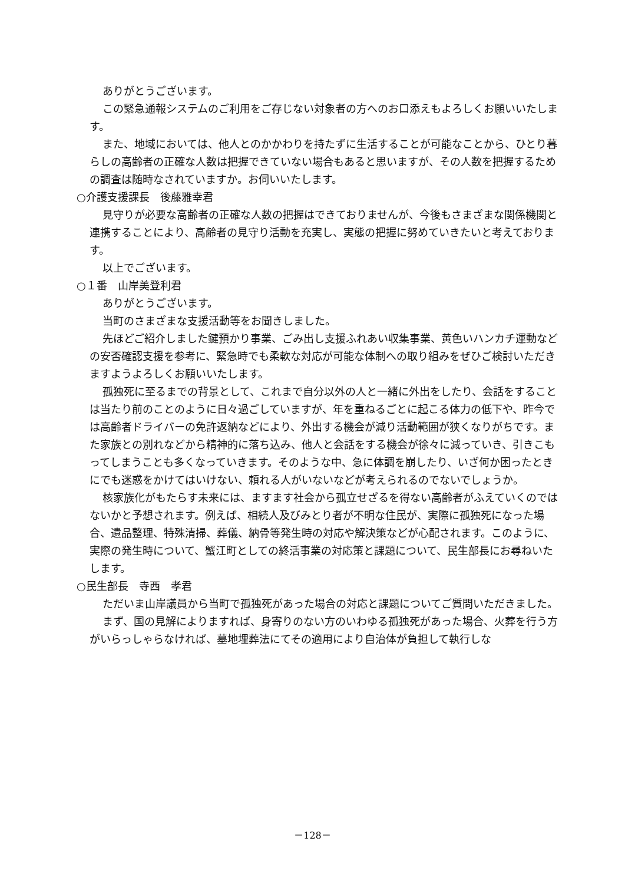ありがとうございます。
この緊急通報システムのご利用をご存じない対象者の方へのお口添えもよろしくお願いいたします。
また、地域においては、他人とのかかわりを持たずに生活することが可能なことから、ひとり暮らしの高齢者の正確な人数は把握できていない場合もあると思いますが、その人数を把握するための調査は随時なされていますか。お伺いいたします。
○介護支援課長　後藤雅幸君
見守りが必要な高齢者の正確な人数の把握はできておりませんが、今後もさまざまな関係機関と連携することにより、高齢者の見守り活動を充実し、実態の把握に努めていきたいと考えております。
以上でございます。
○１番　山岸美登利君
ありがとうございます。
当町のさまざまな支援活動等をお聞きしました。
先ほどご紹介しました鍵預かり事業、ごみ出し支援ふれあい収集事業、黄色いハンカチ運動などの安否確認支援を参考に、緊急時でも柔軟な対応が可能な体制への取り組みをぜひご検討いただきますようよろしくお願いいたします。
孤独死に至るまでの背景として、これまで自分以外の人と一緒に外出をしたり、会話をすることは当たり前のことのように日々過ごしていますが、年を重ねるごとに起こる体力の低下や、昨今では高齢者ドライバーの免許返納などにより、外出する機会が減り活動範囲が狭くなりがちです。また家族との別れなどから精神的に落ち込み、他人と会話をする機会が徐々に減っていき、引きこもってしまうことも多くなっていきます。そのような中、急に体調を崩したり、いざ何か困ったときにでも迷惑をかけてはいけない、頼れる人がいないなどが考えられるのでないでしょうか。
核家族化がもたらす未来には、ますます社会から孤立せざるを得ない高齢者がふえていくのではないかと予想されます。例えば、相続人及びみとり者が不明な住民が、実際に孤独死になった場合、遺品整理、特殊清掃、葬儀、納骨等発生時の対応や解決策などが心配されます。このように、実際の発生時について、蟹江町としての終活事業の対応策と課題について、民生部長にお尋ねいたします。
○民生部長　寺西　孝君
ただいま山岸議員から当町で孤独死があった場合の対応と課題についてご質問いただきました。
まず、国の見解によりますれば、身寄りのない方のいわゆる孤独死があった場合、火葬を行う方がいらっしゃらなければ、墓地埋葬法にてその適用により自治体が負担して執行しな
－128－